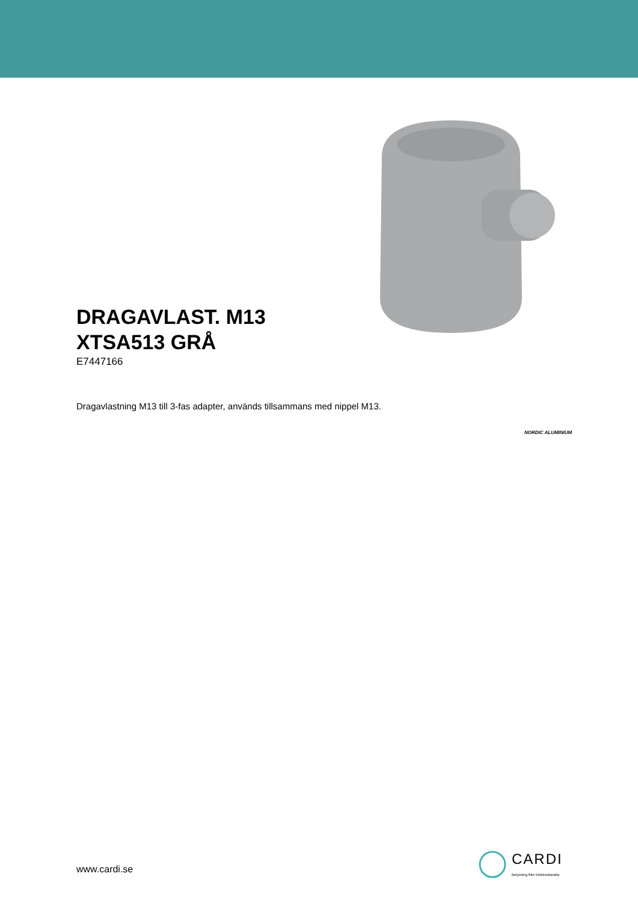DRAGAVLAST. M13
XTSA513 GRÅ
E7447166
Dragavlastning M13 till 3-fas adapter, används tillsammans med nippel M13.
NORDIC ALUMINIUM
www.cardi.se
CARDI
Belysning från Elektroskandia